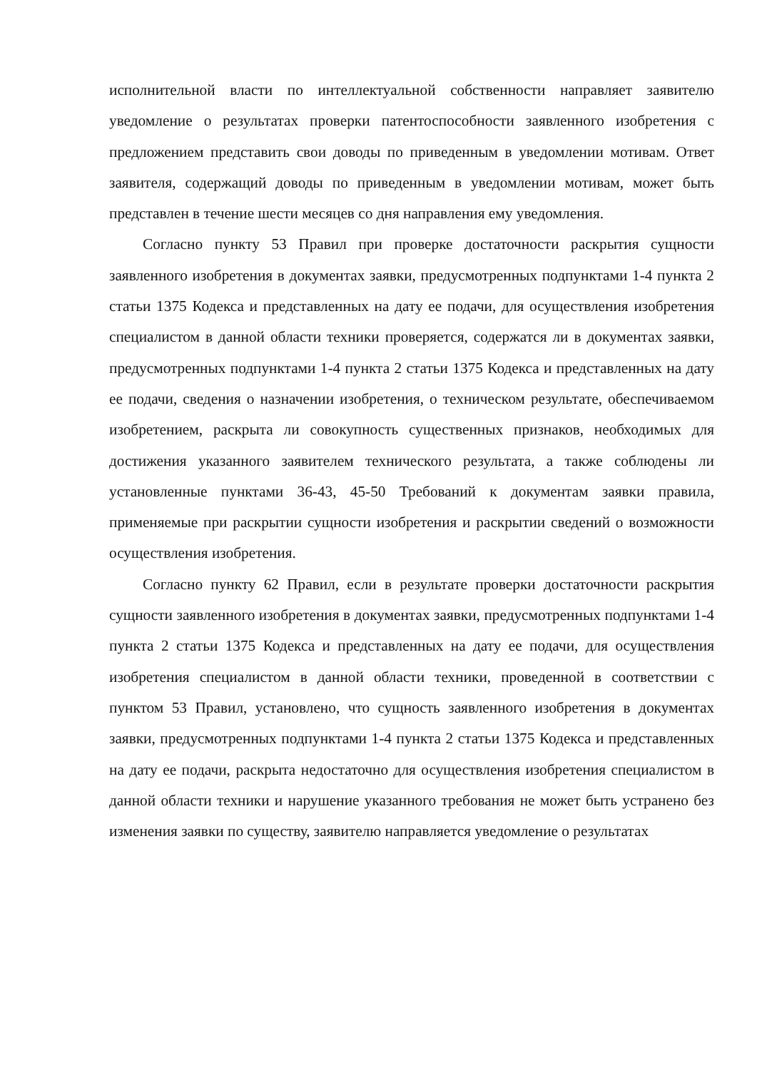исполнительной власти по интеллектуальной собственности направляет заявителю уведомление о результатах проверки патентоспособности заявленного изобретения с предложением представить свои доводы по приведенным в уведомлении мотивам. Ответ заявителя, содержащий доводы по приведенным в уведомлении мотивам, может быть представлен в течение шести месяцев со дня направления ему уведомления.
Согласно пункту 53 Правил при проверке достаточности раскрытия сущности заявленного изобретения в документах заявки, предусмотренных подпунктами 1-4 пункта 2 статьи 1375 Кодекса и представленных на дату ее подачи, для осуществления изобретения специалистом в данной области техники проверяется, содержатся ли в документах заявки, предусмотренных подпунктами 1-4 пункта 2 статьи 1375 Кодекса и представленных на дату ее подачи, сведения о назначении изобретения, о техническом результате, обеспечиваемом изобретением, раскрыта ли совокупность существенных признаков, необходимых для достижения указанного заявителем технического результата, а также соблюдены ли установленные пунктами 36-43, 45-50 Требований к документам заявки правила, применяемые при раскрытии сущности изобретения и раскрытии сведений о возможности осуществления изобретения.
Согласно пункту 62 Правил, если в результате проверки достаточности раскрытия сущности заявленного изобретения в документах заявки, предусмотренных подпунктами 1-4 пункта 2 статьи 1375 Кодекса и представленных на дату ее подачи, для осуществления изобретения специалистом в данной области техники, проведенной в соответствии с пунктом 53 Правил, установлено, что сущность заявленного изобретения в документах заявки, предусмотренных подпунктами 1-4 пункта 2 статьи 1375 Кодекса и представленных на дату ее подачи, раскрыта недостаточно для осуществления изобретения специалистом в данной области техники и нарушение указанного требования не может быть устранено без изменения заявки по существу, заявителю направляется уведомление о результатах